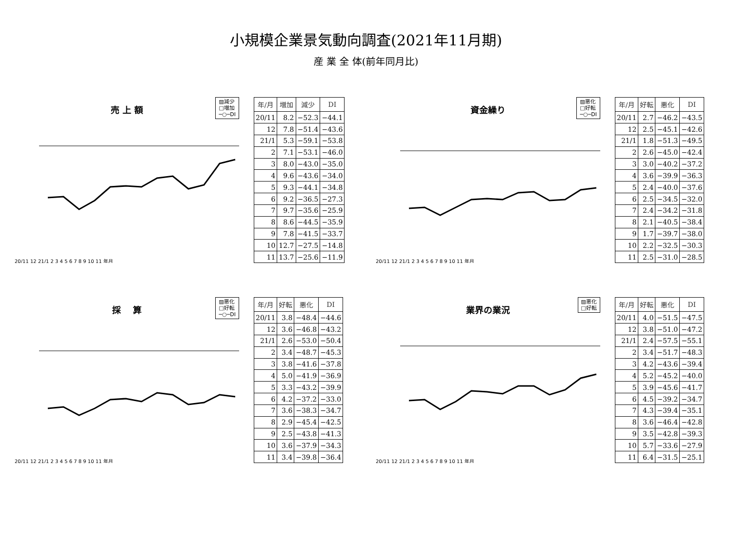小規模企業景気動向調査(2021年11月期)
産 業 全 体(前年同月比)
売 上 額
▨減少
□増加
─○─DI
20/11 12 21/1 2 3 4 5 6 7 8 9 10 11 年月
| 年/月 | 増加 | 減少 | DI |
| --- | --- | --- | --- |
| 20/11 | 8.2 | −52.3 | −44.1 |
| 12 | 7.8 | −51.4 | −43.6 |
| 21/1 | 5.3 | −59.1 | −53.8 |
| 2 | 7.1 | −53.1 | −46.0 |
| 3 | 8.0 | −43.0 | −35.0 |
| 4 | 9.6 | −43.6 | −34.0 |
| 5 | 9.3 | −44.1 | −34.8 |
| 6 | 9.2 | −36.5 | −27.3 |
| 7 | 9.7 | −35.6 | −25.9 |
| 8 | 8.6 | −44.5 | −35.9 |
| 9 | 7.8 | −41.5 | −33.7 |
| 10 | 12.7 | −27.5 | −14.8 |
| 11 | 13.7 | −25.6 | −11.9 |
資金繰り
▨悪化
□好転
─○─DI
20/11 12 21/1 2 3 4 5 6 7 8 9 10 11 年月
| 年/月 | 好転 | 悪化 | DI |
| --- | --- | --- | --- |
| 20/11 | 2.7 | −46.2 | −43.5 |
| 12 | 2.5 | −45.1 | −42.6 |
| 21/1 | 1.8 | −51.3 | −49.5 |
| 2 | 2.6 | −45.0 | −42.4 |
| 3 | 3.0 | −40.2 | −37.2 |
| 4 | 3.6 | −39.9 | −36.3 |
| 5 | 2.4 | −40.0 | −37.6 |
| 6 | 2.5 | −34.5 | −32.0 |
| 7 | 2.4 | −34.2 | −31.8 |
| 8 | 2.1 | −40.5 | −38.4 |
| 9 | 1.7 | −39.7 | −38.0 |
| 10 | 2.2 | −32.5 | −30.3 |
| 11 | 2.5 | −31.0 | −28.5 |
採　 算
▨悪化
□好転
─○─DI
20/11 12 21/1 2 3 4 5 6 7 8 9 10 11 年月
| 年/月 | 好転 | 悪化 | DI |
| --- | --- | --- | --- |
| 20/11 | 3.8 | −48.4 | −44.6 |
| 12 | 3.6 | −46.8 | −43.2 |
| 21/1 | 2.6 | −53.0 | −50.4 |
| 2 | 3.4 | −48.7 | −45.3 |
| 3 | 3.8 | −41.6 | −37.8 |
| 4 | 5.0 | −41.9 | −36.9 |
| 5 | 3.3 | −43.2 | −39.9 |
| 6 | 4.2 | −37.2 | −33.0 |
| 7 | 3.6 | −38.3 | −34.7 |
| 8 | 2.9 | −45.4 | −42.5 |
| 9 | 2.5 | −43.8 | −41.3 |
| 10 | 3.6 | −37.9 | −34.3 |
| 11 | 3.4 | −39.8 | −36.4 |
業界の業況
▨悪化
□好転
20/11 12 21/1 2 3 4 5 6 7 8 9 10 11 年月
| 年/月 | 好転 | 悪化 | DI |
| --- | --- | --- | --- |
| 20/11 | 4.0 | −51.5 | −47.5 |
| 12 | 3.8 | −51.0 | −47.2 |
| 21/1 | 2.4 | −57.5 | −55.1 |
| 2 | 3.4 | −51.7 | −48.3 |
| 3 | 4.2 | −43.6 | −39.4 |
| 4 | 5.2 | −45.2 | −40.0 |
| 5 | 3.9 | −45.6 | −41.7 |
| 6 | 4.5 | −39.2 | −34.7 |
| 7 | 4.3 | −39.4 | −35.1 |
| 8 | 3.6 | −46.4 | −42.8 |
| 9 | 3.5 | −42.8 | −39.3 |
| 10 | 5.7 | −33.6 | −27.9 |
| 11 | 6.4 | −31.5 | −25.1 |